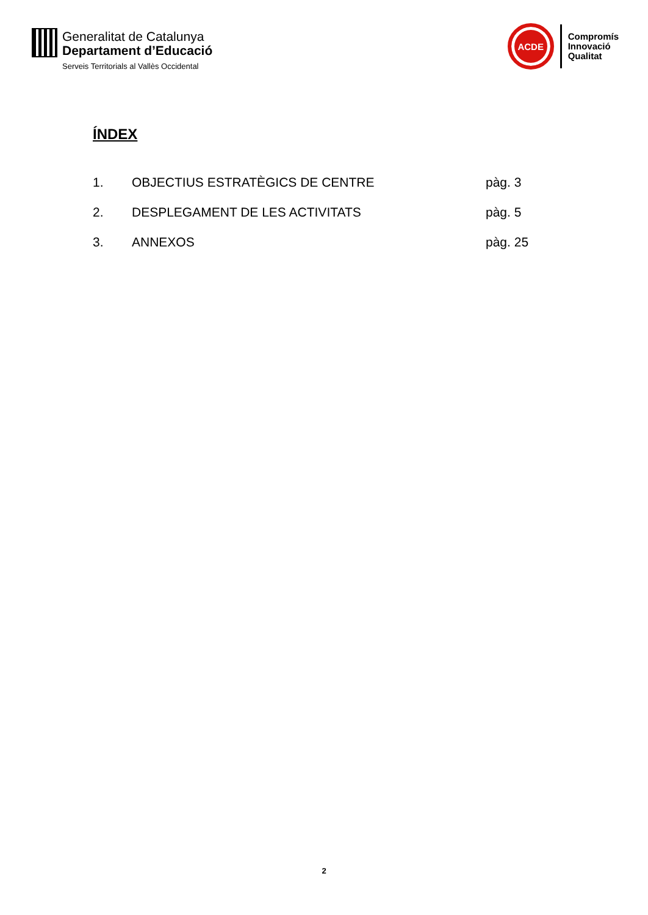Generalitat de Catalunya
Departament d’Educació
Serveis Territorials al Vallès Occidental
ACDE
Compromís
Innovació
Qualitat
ÍNDEX
1. OBJECTIUS ESTRATÈGICS DE CENTRE pàg. 3
2. DESPLEGAMENT DE LES ACTIVITATS pàg. 5
3. ANNEXOS pàg. 25
2